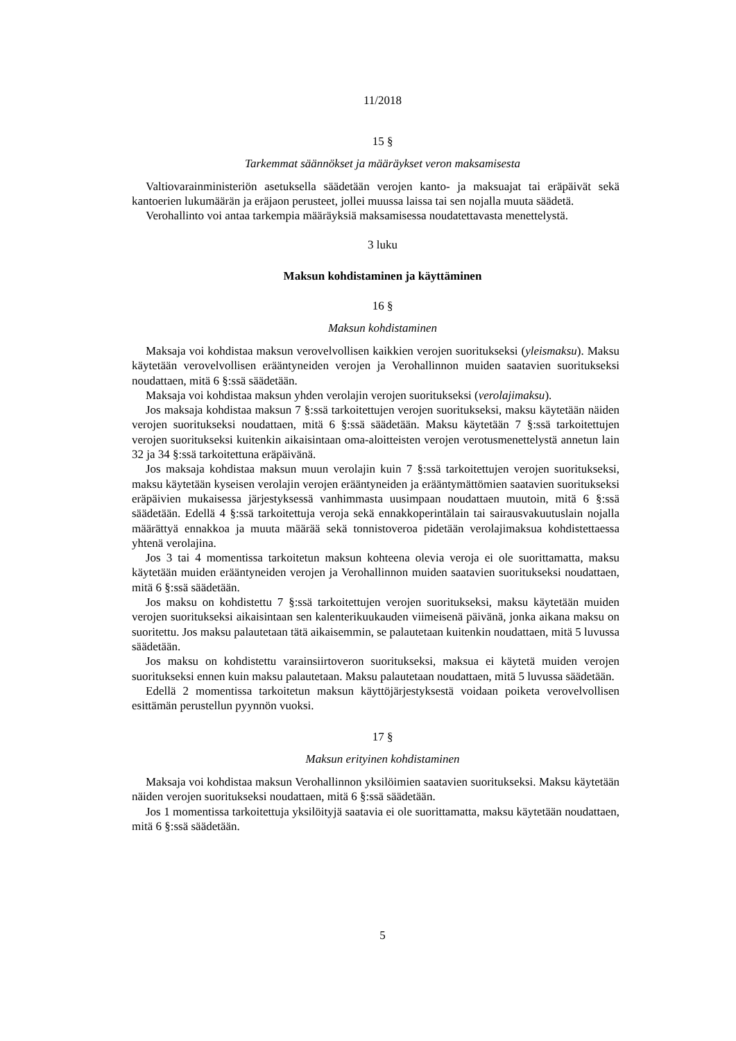11/2018
15 §
Tarkemmat säännökset ja määräykset veron maksamisesta
Valtiovarainministeriön asetuksella säädetään verojen kanto- ja maksuajat tai eräpäivät sekä kantoerien lukumäärän ja eräjaon perusteet, jollei muussa laissa tai sen nojalla muuta säädetä.
Verohallinto voi antaa tarkempia määräyksiä maksamisessa noudatettavasta menettelystä.
3 luku
Maksun kohdistaminen ja käyttäminen
16 §
Maksun kohdistaminen
Maksaja voi kohdistaa maksun verovelvollisen kaikkien verojen suoritukseksi (yleismaksu). Maksu käytetään verovelvollisen erääntyneiden verojen ja Verohallinnon muiden saatavien suoritukseksi noudattaen, mitä 6 §:ssä säädetään.
Maksaja voi kohdistaa maksun yhden verolajin verojen suoritukseksi (verolajimaksu).
Jos maksaja kohdistaa maksun 7 §:ssä tarkoitettujen verojen suoritukseksi, maksu käytetään näiden verojen suoritukseksi noudattaen, mitä 6 §:ssä säädetään. Maksu käytetään 7 §:ssä tarkoitettujen verojen suoritukseksi kuitenkin aikaisintaan oma-aloitteisten verojen verotusmenettelystä annetun lain 32 ja 34 §:ssä tarkoitettuna eräpäivänä.
Jos maksaja kohdistaa maksun muun verolajin kuin 7 §:ssä tarkoitettujen verojen suoritukseksi, maksu käytetään kyseisen verolajin verojen erääntyneiden ja erääntymättömien saatavien suoritukseksi eräpäivien mukaisessa järjestyksessä vanhimmasta uusimpaan noudattaen muutoin, mitä 6 §:ssä säädetään. Edellä 4 §:ssä tarkoitettuja veroja sekä ennakkoperintälain tai sairausvakuutuslain nojalla määrättyä ennakkoa ja muuta määrää sekä tonnistoveroa pidetään verolajimaksua kohdistettaessa yhtenä verolajina.
Jos 3 tai 4 momentissa tarkoitetun maksun kohteena olevia veroja ei ole suorittamatta, maksu käytetään muiden erääntyneiden verojen ja Verohallinnon muiden saatavien suoritukseksi noudattaen, mitä 6 §:ssä säädetään.
Jos maksu on kohdistettu 7 §:ssä tarkoitettujen verojen suoritukseksi, maksu käytetään muiden verojen suoritukseksi aikaisintaan sen kalenterikuukauden viimeisenä päivänä, jonka aikana maksu on suoritettu. Jos maksu palautetaan tätä aikaisemmin, se palautetaan kuitenkin noudattaen, mitä 5 luvussa säädetään.
Jos maksu on kohdistettu varainsiirtoveron suoritukseksi, maksua ei käytetä muiden verojen suoritukseksi ennen kuin maksu palautetaan. Maksu palautetaan noudattaen, mitä 5 luvussa säädetään.
Edellä 2 momentissa tarkoitetun maksun käyttöjärjestyksestä voidaan poiketa verovelvollisen esittämän perustellun pyynnön vuoksi.
17 §
Maksun erityinen kohdistaminen
Maksaja voi kohdistaa maksun Verohallinnon yksilöimien saatavien suoritukseksi. Maksu käytetään näiden verojen suoritukseksi noudattaen, mitä 6 §:ssä säädetään.
Jos 1 momentissa tarkoitettuja yksilöityjä saatavia ei ole suorittamatta, maksu käytetään noudattaen, mitä 6 §:ssä säädetään.
5